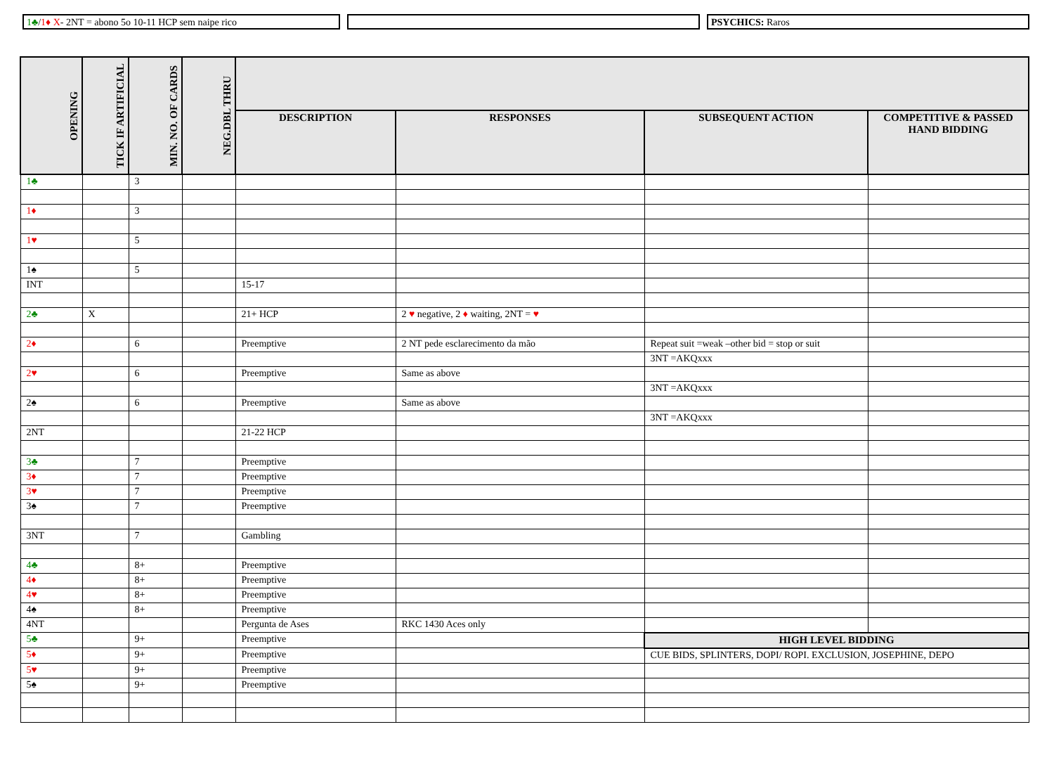1♣/1♦ X- 2NT = abono 5o 10-11 HCP sem naipe rico PSYCHICS: Raros
| OPENING | TICK IF ARTIFICIAL | MIN. NO. OF CARDS | NEG.DBL THRU | | | | |
| --- | --- | --- | --- | --- | --- | --- | --- |
| | | | | DESCRIPTION | RESPONSES | SUBSEQUENT ACTION | COMPETITIVE & PASSED HAND BIDDING |
| 1♣ | | 3 | | | | | |
| 1♦ | | 3 | | | | | |
| 1♥ | | 5 | | | | | |
| 1♠ | | 5 | | | | | |
| INT | | | | 15-17 | | | |
| 2♣ | X | | | 21+ HCP | 2 ♥ negative, 2 ♦ waiting, 2NT = ♥ | | |
| 2♦ | | 6 | | Preemptive | 2 NT pede esclarecimento da mão | Repeat suit =weak –other bid = stop or suit | |
| | | | | | | 3NT =AKQxxx | |
| 2♥ | | 6 | | Preemptive | Same as above | | |
| | | | | | | 3NT =AKQxxx | |
| 2♠ | | 6 | | Preemptive | Same as above | | |
| | | | | | | 3NT =AKQxxx | |
| 2NT | | | | 21-22 HCP | | | |
| 3♣ | | 7 | | Preemptive | | | |
| 3♦ | | 7 | | Preemptive | | | |
| 3♥ | | 7 | | Preemptive | | | |
| 3♠ | | 7 | | Preemptive | | | |
| 3NT | | 7 | | Gambling | | | |
| 4♣ | | 8+ | | Preemptive | | | |
| 4♦ | | 8+ | | Preemptive | | | |
| 4♥ | | 8+ | | Preemptive | | | |
| 4♠ | | 8+ | | Preemptive | | | |
| 4NT | | | | Pergunta de Ases | RKC 1430 Aces only | | |
| 5♣ | | 9+ | | Preemptive | | HIGH LEVEL BIDDING | |
| 5♦ | | 9+ | | Preemptive | | CUE BIDS, SPLINTERS, DOPI/ ROPI. EXCLUSION, JOSEPHINE, DEPO | |
| 5♥ | | 9+ | | Preemptive | | | |
| 5♠ | | 9+ | | Preemptive | | | |